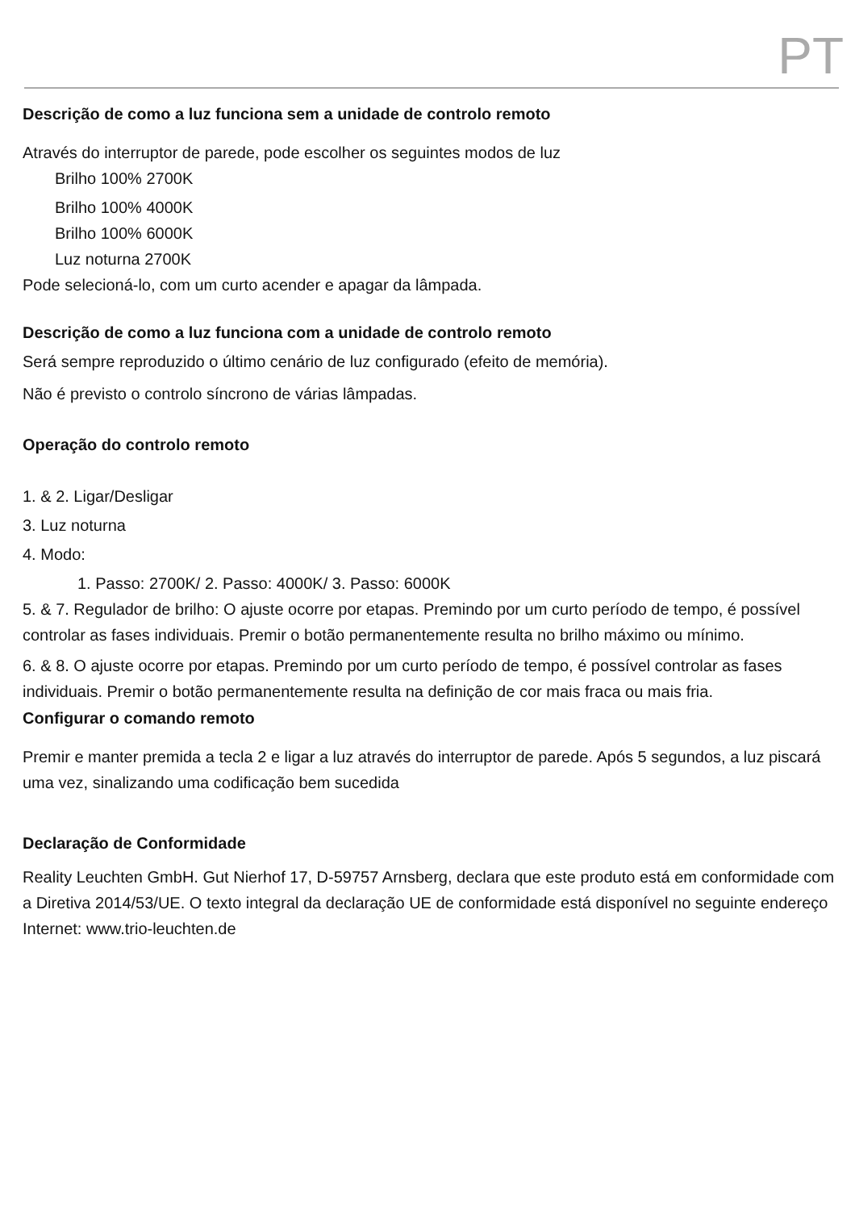PT
Descrição de como a luz funciona sem a unidade de controlo remoto
Através do interruptor de parede, pode escolher os seguintes modos de luz
Brilho 100% 2700K
Brilho 100% 4000K
Brilho 100% 6000K
Luz noturna 2700K
Pode selecioná-lo, com um curto acender e apagar da lâmpada.
Descrição de como a luz funciona com a unidade de controlo remoto
Será sempre reproduzido o último cenário de luz configurado (efeito de memória).
Não é previsto o controlo síncrono de várias lâmpadas.
Operação do controlo remoto
1. & 2. Ligar/Desligar
3. Luz noturna
4. Modo:
1. Passo: 2700K/ 2. Passo: 4000K/ 3. Passo: 6000K
5. & 7. Regulador de brilho: O ajuste ocorre por etapas. Premindo por um curto período de tempo, é possível controlar as fases individuais. Premir o botão permanentemente resulta no brilho máximo ou mínimo.
6. & 8. O ajuste ocorre por etapas. Premindo por um curto período de tempo, é possível controlar as fases individuais. Premir o botão permanentemente resulta na definição de cor mais fraca ou mais fria.
Configurar o comando remoto
Premir e manter premida a tecla 2 e ligar a luz através do interruptor de parede. Após 5 segundos, a luz piscará uma vez, sinalizando uma codificação bem sucedida
Declaração de Conformidade
Reality Leuchten GmbH. Gut Nierhof 17, D-59757 Arnsberg, declara que este produto está em conformidade com a Diretiva 2014/53/UE. O texto integral da declaração UE de conformidade está disponível no seguinte endereço Internet: www.trio-leuchten.de